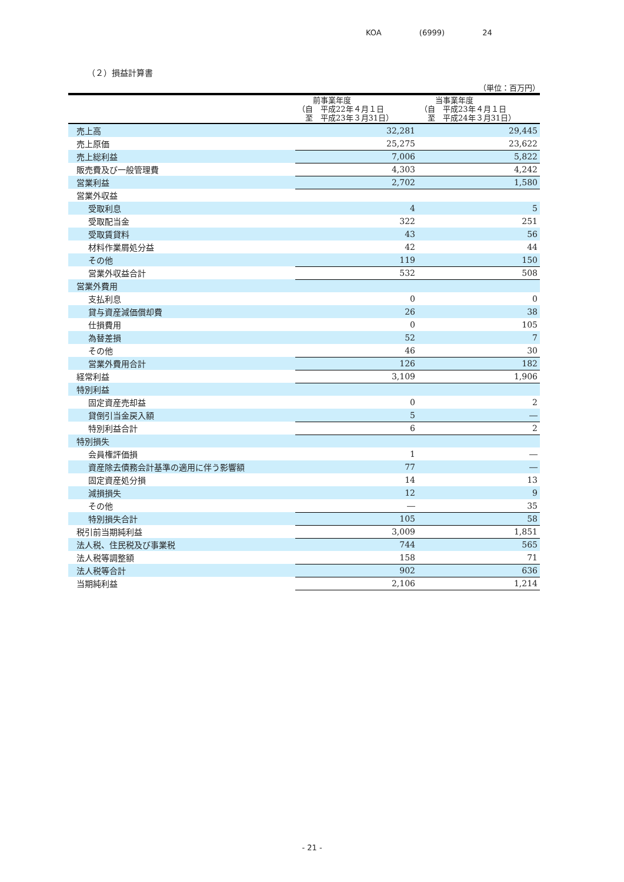KOA (6999) 24
（２）損益計算書
（単位：百万円）
| | 前事業年度 （自 平成22年４月１日 至 平成23年３月31日） | 当事業年度 （自 平成23年４月１日 至 平成24年３月31日） |
| --- | --- | --- |
| 売上高 | 32,281 | 29,445 |
| 売上原価 | 25,275 | 23,622 |
| 売上総利益 | 7,006 | 5,822 |
| 販売費及び一般管理費 | 4,303 | 4,242 |
| 営業利益 | 2,702 | 1,580 |
| 営業外収益 | | |
| 受取利息 | 4 | 5 |
| 受取配当金 | 322 | 251 |
| 受取賃貸料 | 43 | 56 |
| 材料作業屑処分益 | 42 | 44 |
| その他 | 119 | 150 |
| 営業外収益合計 | 532 | 508 |
| 営業外費用 | | |
| 支払利息 | 0 | 0 |
| 貸与資産減価償却費 | 26 | 38 |
| 仕損費用 | 0 | 105 |
| 為替差損 | 52 | 7 |
| その他 | 46 | 30 |
| 営業外費用合計 | 126 | 182 |
| 経常利益 | 3,109 | 1,906 |
| 特別利益 | | |
| 固定資産売却益 | 0 | 2 |
| 貸倒引当金戻入額 | 5 | ― |
| 特別利益合計 | 6 | 2 |
| 特別損失 | | |
| 会員権評価損 | 1 | ― |
| 資産除去債務会計基準の適用に伴う影響額 | 77 | ― |
| 固定資産処分損 | 14 | 13 |
| 減損損失 | 12 | 9 |
| その他 | ― | 35 |
| 特別損失合計 | 105 | 58 |
| 税引前当期純利益 | 3,009 | 1,851 |
| 法人税、住民税及び事業税 | 744 | 565 |
| 法人税等調整額 | 158 | 71 |
| 法人税等合計 | 902 | 636 |
| 当期純利益 | 2,106 | 1,214 |
- 21 -